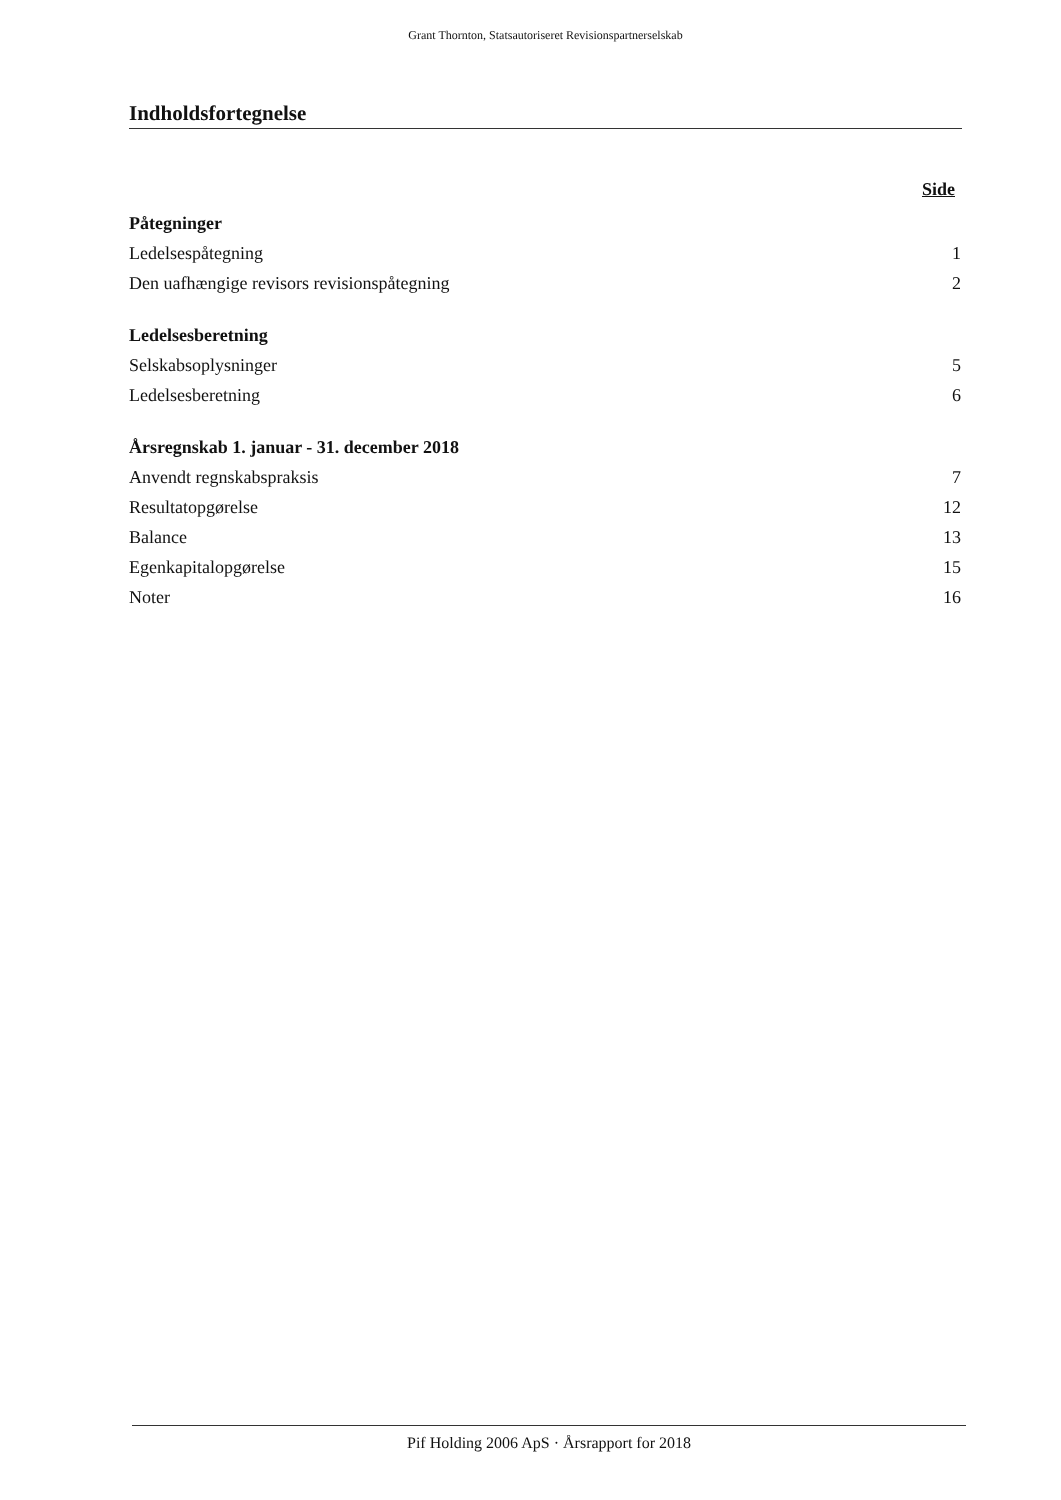Grant Thornton, Statsautoriseret Revisionspartnerselskab
Indholdsfortegnelse
Side
Påtegninger
Ledelsespåtegning 1
Den uafhængige revisors revisionspåtegning 2
Ledelsesberetning
Selskabsoplysninger 5
Ledelsesberetning 6
Årsregnskab 1. januar - 31. december 2018
Anvendt regnskabspraksis 7
Resultatopgørelse 12
Balance 13
Egenkapitalopgørelse 15
Noter 16
Pif Holding 2006 ApS · Årsrapport for 2018